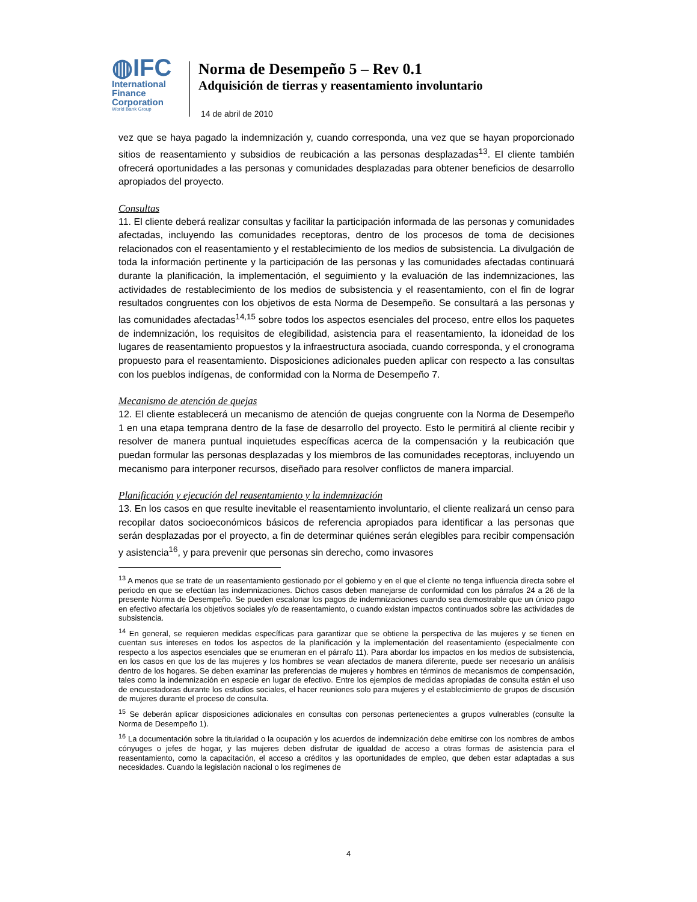◍IFC
International
Finance
Corporation
World Bank Group
Norma de Desempeño 5 – Rev 0.1
Adquisición de tierras y reasentamiento involuntario
14 de abril de 2010
vez que se haya pagado la indemnización y, cuando corresponda, una vez que se hayan proporcionado sitios de reasentamiento y subsidios de reubicación a las personas desplazadas<sup>13</sup>. El cliente también ofrecerá oportunidades a las personas y comunidades desplazadas para obtener beneficios de desarrollo apropiados del proyecto.
Consultas
11. El cliente deberá realizar consultas y facilitar la participación informada de las personas y comunidades afectadas, incluyendo las comunidades receptoras, dentro de los procesos de toma de decisiones relacionados con el reasentamiento y el restablecimiento de los medios de subsistencia. La divulgación de toda la información pertinente y la participación de las personas y las comunidades afectadas continuará durante la planificación, la implementación, el seguimiento y la evaluación de las indemnizaciones, las actividades de restablecimiento de los medios de subsistencia y el reasentamiento, con el fin de lograr resultados congruentes con los objetivos de esta Norma de Desempeño. Se consultará a las personas y las comunidades afectadas<sup>14,15</sup> sobre todos los aspectos esenciales del proceso, entre ellos los paquetes de indemnización, los requisitos de elegibilidad, asistencia para el reasentamiento, la idoneidad de los lugares de reasentamiento propuestos y la infraestructura asociada, cuando corresponda, y el cronograma propuesto para el reasentamiento. Disposiciones adicionales pueden aplicar con respecto a las consultas con los pueblos indígenas, de conformidad con la Norma de Desempeño 7.
Mecanismo de atención de quejas
12. El cliente establecerá un mecanismo de atención de quejas congruente con la Norma de Desempeño 1 en una etapa temprana dentro de la fase de desarrollo del proyecto. Esto le permitirá al cliente recibir y resolver de manera puntual inquietudes específicas acerca de la compensación y la reubicación que puedan formular las personas desplazadas y los miembros de las comunidades receptoras, incluyendo un mecanismo para interponer recursos, diseñado para resolver conflictos de manera imparcial.
Planificación y ejecución del reasentamiento y la indemnización
13. En los casos en que resulte inevitable el reasentamiento involuntario, el cliente realizará un censo para recopilar datos socioeconómicos básicos de referencia apropiados para identificar a las personas que serán desplazadas por el proyecto, a fin de determinar quiénes serán elegibles para recibir compensación y asistencia<sup>16</sup>, y para prevenir que personas sin derecho, como invasores
<sup>13</sup> A menos que se trate de un reasentamiento gestionado por el gobierno y en el que el cliente no tenga influencia directa sobre el periodo en que se efectúan las indemnizaciones. Dichos casos deben manejarse de conformidad con los párrafos 24 a 26 de la presente Norma de Desempeño. Se pueden escalonar los pagos de indemnizaciones cuando sea demostrable que un único pago en efectivo afectaría los objetivos sociales y/o de reasentamiento, o cuando existan impactos continuados sobre las actividades de subsistencia.
<sup>14</sup> En general, se requieren medidas específicas para garantizar que se obtiene la perspectiva de las mujeres y se tienen en cuentan sus intereses en todos los aspectos de la planificación y la implementación del reasentamiento (especialmente con respecto a los aspectos esenciales que se enumeran en el párrafo 11). Para abordar los impactos en los medios de subsistencia, en los casos en que los de las mujeres y los hombres se vean afectados de manera diferente, puede ser necesario un análisis dentro de los hogares. Se deben examinar las preferencias de mujeres y hombres en términos de mecanismos de compensación, tales como la indemnización en especie en lugar de efectivo. Entre los ejemplos de medidas apropiadas de consulta están el uso de encuestadoras durante los estudios sociales, el hacer reuniones solo para mujeres y el establecimiento de grupos de discusión de mujeres durante el proceso de consulta.
<sup>15</sup> Se deberán aplicar disposiciones adicionales en consultas con personas pertenecientes a grupos vulnerables (consulte la Norma de Desempeño 1).
<sup>16</sup> La documentación sobre la titularidad o la ocupación y los acuerdos de indemnización debe emitirse con los nombres de ambos cónyuges o jefes de hogar, y las mujeres deben disfrutar de igualdad de acceso a otras formas de asistencia para el reasentamiento, como la capacitación, el acceso a créditos y las oportunidades de empleo, que deben estar adaptadas a sus necesidades. Cuando la legislación nacional o los regímenes de
4